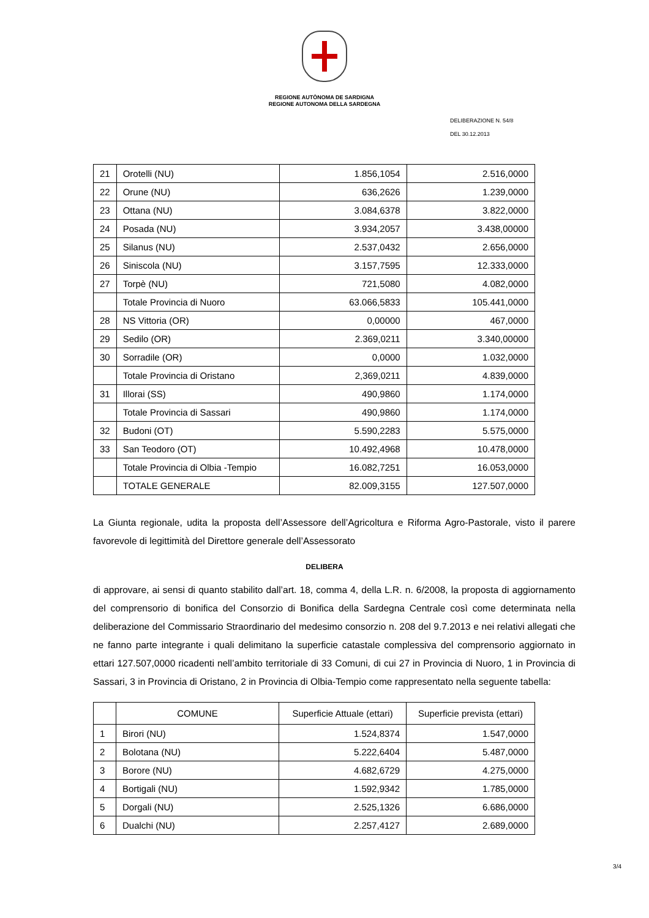REGIONE AUTÒNOMA DE SARDIGNA
REGIONE AUTONOMA DELLA SARDEGNA
DELIBERAZIONE N. 54/8
DEL 30.12.2013
| 21 | Orotelli (NU) | 1.856,1054 | 2.516,0000 |
| 22 | Orune (NU) | 636,2626 | 1.239,0000 |
| 23 | Ottana (NU) | 3.084,6378 | 3.822,0000 |
| 24 | Posada (NU) | 3.934,2057 | 3.438,00000 |
| 25 | Silanus (NU) | 2.537,0432 | 2.656,0000 |
| 26 | Siniscola (NU) | 3.157,7595 | 12.333,0000 |
| 27 | Torpè (NU) | 721,5080 | 4.082,0000 |
| | Totale Provincia di Nuoro | 63.066,5833 | 105.441,0000 |
| 28 | NS Vittoria (OR) | 0,00000 | 467,0000 |
| 29 | Sedilo (OR) | 2.369,0211 | 3.340,00000 |
| 30 | Sorradile (OR) | 0,0000 | 1.032,0000 |
| | Totale Provincia di Oristano | 2,369,0211 | 4.839,0000 |
| 31 | Illorai (SS) | 490,9860 | 1.174,0000 |
| | Totale Provincia di Sassari | 490,9860 | 1.174,0000 |
| 32 | Budoni (OT) | 5.590,2283 | 5.575,0000 |
| 33 | San Teodoro (OT) | 10.492,4968 | 10.478,0000 |
| | Totale Provincia di Olbia -Tempio | 16.082,7251 | 16.053,0000 |
| | TOTALE GENERALE | 82.009,3155 | 127.507,0000 |
La Giunta regionale, udita la proposta dell’Assessore dell’Agricoltura e Riforma Agro-Pastorale, visto il parere favorevole di legittimità del Direttore generale dell’Assessorato
DELIBERA
di approvare, ai sensi di quanto stabilito dall’art. 18, comma 4, della L.R. n. 6/2008, la proposta di aggiornamento del comprensorio di bonifica del Consorzio di Bonifica della Sardegna Centrale così come determinata nella deliberazione del Commissario Straordinario del medesimo consorzio n. 208 del 9.7.2013 e nei relativi allegati che ne fanno parte integrante i quali delimitano la superficie catastale complessiva del comprensorio aggiornato in ettari 127.507,0000 ricadenti nell’ambito territoriale di 33 Comuni, di cui 27 in Provincia di Nuoro, 1 in Provincia di Sassari, 3 in Provincia di Oristano, 2 in Provincia di Olbia-Tempio come rappresentato nella seguente tabella:
| | COMUNE | Superficie Attuale (ettari) | Superficie prevista (ettari) |
| --- | --- | --- | --- |
| 1 | Birori (NU) | 1.524,8374 | 1.547,0000 |
| 2 | Bolotana (NU) | 5.222,6404 | 5.487,0000 |
| 3 | Borore (NU) | 4.682,6729 | 4.275,0000 |
| 4 | Bortigali (NU) | 1.592,9342 | 1.785,0000 |
| 5 | Dorgali (NU) | 2.525,1326 | 6.686,0000 |
| 6 | Dualchi (NU) | 2.257,4127 | 2.689,0000 |
3/4